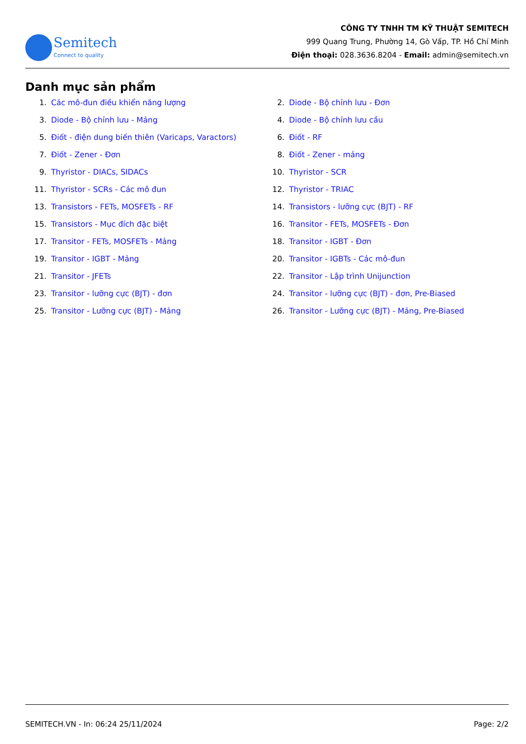Semitech
Connect to quality
CÔNG TY TNHH TM KỸ THUẬT SEMITECH
999 Quang Trung, Phường 14, Gò Vấp, TP. Hồ Chí Minh
Điện thoại: 028.3636.8204 - Email: admin@semitech.vn
Danh mục sản phẩm
1. Các mô-đun điều khiển năng lượng
2. Diode - Bộ chỉnh lưu - Đơn
3. Diode - Bộ chỉnh lưu - Mảng
4. Diode - Bộ chỉnh lưu cầu
5. Điốt - điện dung biến thiên (Varicaps, Varactors)
6. Điốt - RF
7. Điốt - Zener - Đơn
8. Điốt - Zener - mảng
9. Thyristor - DIACs, SIDACs
10. Thyristor - SCR
11. Thyristor - SCRs - Các mô đun
12. Thyristor - TRIAC
13. Transistors - FETs, MOSFETs - RF
14. Transistors - lưỡng cực (BJT) - RF
15. Transistors - Mục đích đặc biệt
16. Transitor - FETs, MOSFETs - Đơn
17. Transitor - FETs, MOSFETs - Mảng
18. Transitor - IGBT - Đơn
19. Transitor - IGBT - Mảng
20. Transitor - IGBTs - Các mô-đun
21. Transitor - JFETs
22. Transitor - Lập trình Unijunction
23. Transitor - lưỡng cực (BJT) - đơn
24. Transitor - lưỡng cực (BJT) - đơn, Pre-Biased
25. Transitor - Lưỡng cực (BJT) - Mảng
26. Transitor - Lưỡng cực (BJT) - Mảng, Pre-Biased
SEMITECH.VN - In: 06:24 25/11/2024 Page: 2/2